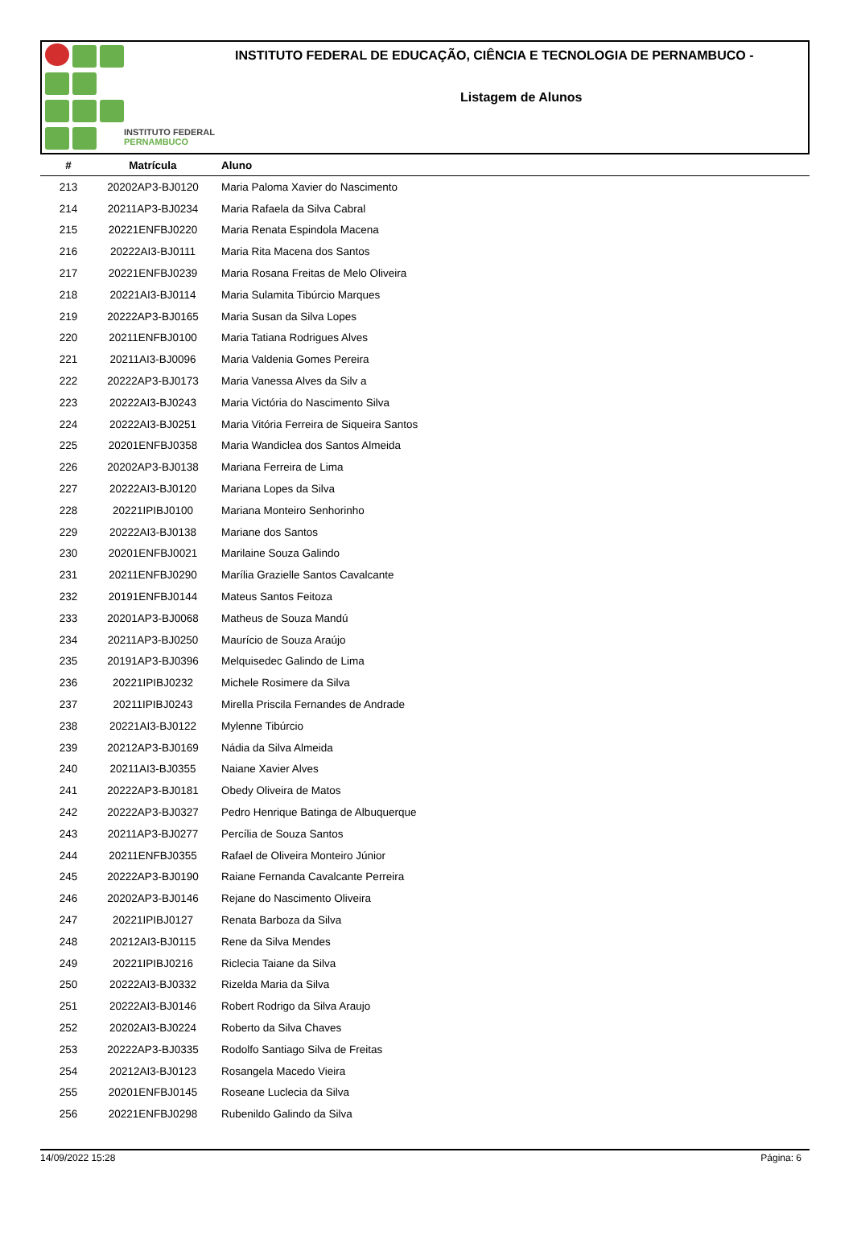INSTITUTO FEDERAL
PERNAMBUCO
INSTITUTO FEDERAL DE EDUCAÇÃO, CIÊNCIA E TECNOLOGIA DE PERNAMBUCO -
Listagem de Alunos
| # | Matrícula | Aluno |
| --- | --- | --- |
| 213 | 20202AP3-BJ0120 | Maria Paloma Xavier do Nascimento |
| 214 | 20211AP3-BJ0234 | Maria Rafaela da Silva Cabral |
| 215 | 20221ENFBJ0220 | Maria Renata Espindola Macena |
| 216 | 20222AI3-BJ0111 | Maria Rita Macena dos Santos |
| 217 | 20221ENFBJ0239 | Maria Rosana Freitas de Melo Oliveira |
| 218 | 20221AI3-BJ0114 | Maria Sulamita Tibúrcio Marques |
| 219 | 20222AP3-BJ0165 | Maria Susan da Silva Lopes |
| 220 | 20211ENFBJ0100 | Maria Tatiana Rodrigues Alves |
| 221 | 20211AI3-BJ0096 | Maria Valdenia Gomes Pereira |
| 222 | 20222AP3-BJ0173 | Maria Vanessa Alves da Silv a |
| 223 | 20222AI3-BJ0243 | Maria Victória do Nascimento Silva |
| 224 | 20222AI3-BJ0251 | Maria Vitória Ferreira de Siqueira Santos |
| 225 | 20201ENFBJ0358 | Maria Wandiclea dos Santos Almeida |
| 226 | 20202AP3-BJ0138 | Mariana Ferreira de Lima |
| 227 | 20222AI3-BJ0120 | Mariana Lopes da Silva |
| 228 | 20221IPIBJ0100 | Mariana Monteiro Senhorinho |
| 229 | 20222AI3-BJ0138 | Mariane dos Santos |
| 230 | 20201ENFBJ0021 | Marilaine Souza Galindo |
| 231 | 20211ENFBJ0290 | Marília Grazielle Santos Cavalcante |
| 232 | 20191ENFBJ0144 | Mateus Santos Feitoza |
| 233 | 20201AP3-BJ0068 | Matheus de Souza Mandú |
| 234 | 20211AP3-BJ0250 | Maurício de Souza Araújo |
| 235 | 20191AP3-BJ0396 | Melquisedec Galindo de Lima |
| 236 | 20221IPIBJ0232 | Michele Rosimere da Silva |
| 237 | 20211IPIBJ0243 | Mirella Priscila Fernandes de Andrade |
| 238 | 20221AI3-BJ0122 | Mylenne Tibúrcio |
| 239 | 20212AP3-BJ0169 | Nádia da Silva Almeida |
| 240 | 20211AI3-BJ0355 | Naiane Xavier Alves |
| 241 | 20222AP3-BJ0181 | Obedy Oliveira de Matos |
| 242 | 20222AP3-BJ0327 | Pedro Henrique Batinga de Albuquerque |
| 243 | 20211AP3-BJ0277 | Percília de Souza Santos |
| 244 | 20211ENFBJ0355 | Rafael de Oliveira Monteiro Júnior |
| 245 | 20222AP3-BJ0190 | Raiane Fernanda Cavalcante Perreira |
| 246 | 20202AP3-BJ0146 | Rejane do Nascimento Oliveira |
| 247 | 20221IPIBJ0127 | Renata Barboza da Silva |
| 248 | 20212AI3-BJ0115 | Rene da Silva Mendes |
| 249 | 20221IPIBJ0216 | Riclecia Taiane da Silva |
| 250 | 20222AI3-BJ0332 | Rizelda Maria da Silva |
| 251 | 20222AI3-BJ0146 | Robert Rodrigo da Silva Araujo |
| 252 | 20202AI3-BJ0224 | Roberto da Silva Chaves |
| 253 | 20222AP3-BJ0335 | Rodolfo Santiago Silva de Freitas |
| 254 | 20212AI3-BJ0123 | Rosangela Macedo Vieira |
| 255 | 20201ENFBJ0145 | Roseane Luclecia da Silva |
| 256 | 20221ENFBJ0298 | Rubenildo Galindo da Silva |
14/09/2022 15:28 Página: 6